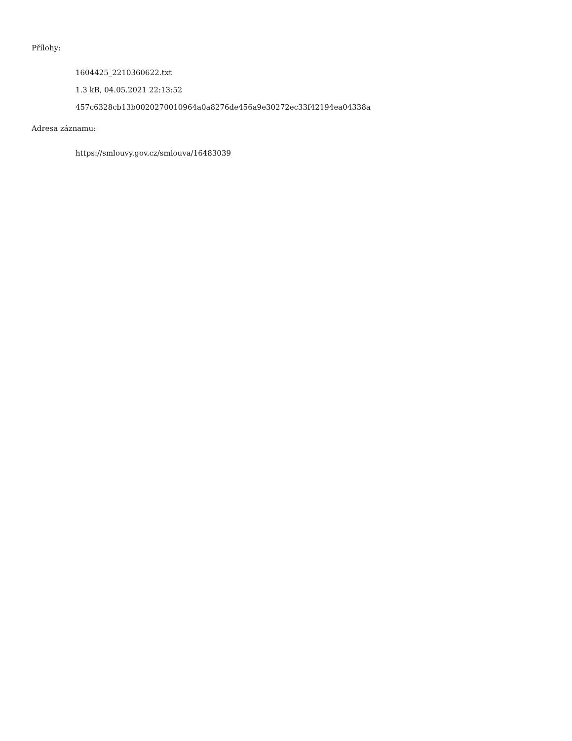Přílohy:
1604425_2210360622.txt
1.3 kB, 04.05.2021 22:13:52
457c6328cb13b0020270010964a0a8276de456a9e30272ec33f42194ea04338a
Adresa záznamu:
https://smlouvy.gov.cz/smlouva/16483039